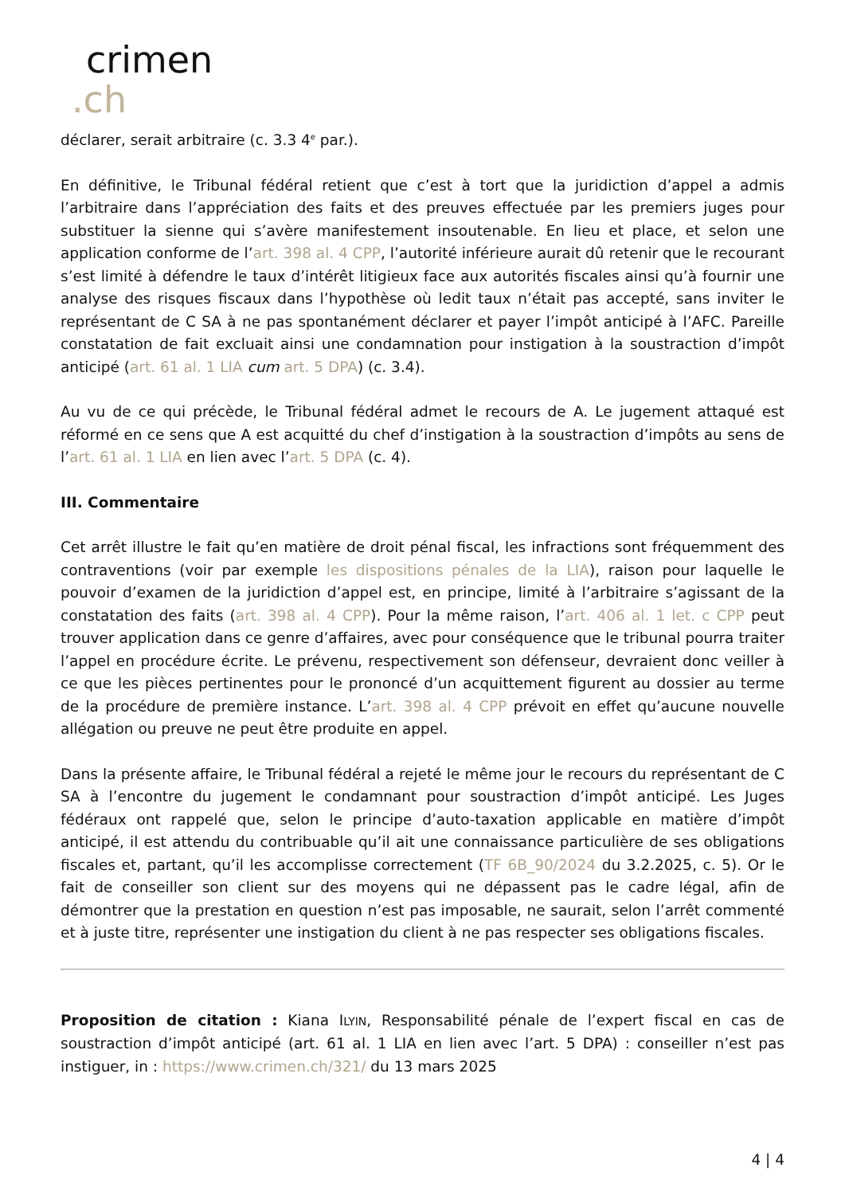crimen.ch
déclarer, serait arbitraire (c. 3.3 4<sup>e</sup> par.).
En définitive, le Tribunal fédéral retient que c’est à tort que la juridiction d’appel a admis l’arbitraire dans l’appréciation des faits et des preuves effectuée par les premiers juges pour substituer la sienne qui s’avère manifestement insoutenable. En lieu et place, et selon une application conforme de l’art. 398 al. 4 CPP, l’autorité inférieure aurait dû retenir que le recourant s’est limité à défendre le taux d’intérêt litigieux face aux autorités fiscales ainsi qu’à fournir une analyse des risques fiscaux dans l’hypothèse où ledit taux n’était pas accepté, sans inviter le représentant de C SA à ne pas spontanément déclarer et payer l’impôt anticipé à l’AFC. Pareille constatation de fait excluait ainsi une condamnation pour instigation à la soustraction d’impôt anticipé (art. 61 al. 1 LIA cum art. 5 DPA) (c. 3.4).
Au vu de ce qui précède, le Tribunal fédéral admet le recours de A. Le jugement attaqué est réformé en ce sens que A est acquitté du chef d’instigation à la soustraction d’impôts au sens de l’art. 61 al. 1 LIA en lien avec l’art. 5 DPA (c. 4).
III. Commentaire
Cet arrêt illustre le fait qu’en matière de droit pénal fiscal, les infractions sont fréquemment des contraventions (voir par exemple les dispositions pénales de la LIA), raison pour laquelle le pouvoir d’examen de la juridiction d’appel est, en principe, limité à l’arbitraire s’agissant de la constatation des faits (art. 398 al. 4 CPP). Pour la même raison, l’art. 406 al. 1 let. c CPP peut trouver application dans ce genre d’affaires, avec pour conséquence que le tribunal pourra traiter l’appel en procédure écrite. Le prévenu, respectivement son défenseur, devraient donc veiller à ce que les pièces pertinentes pour le prononcé d’un acquittement figurent au dossier au terme de la procédure de première instance. L’art. 398 al. 4 CPP prévoit en effet qu’aucune nouvelle allégation ou preuve ne peut être produite en appel.
Dans la présente affaire, le Tribunal fédéral a rejeté le même jour le recours du représentant de C SA à l’encontre du jugement le condamnant pour soustraction d’impôt anticipé. Les Juges fédéraux ont rappelé que, selon le principe d’auto-taxation applicable en matière d’impôt anticipé, il est attendu du contribuable qu’il ait une connaissance particulière de ses obligations fiscales et, partant, qu’il les accomplisse correctement (TF 6B_90/2024 du 3.2.2025, c. 5). Or le fait de conseiller son client sur des moyens qui ne dépassent pas le cadre légal, afin de démontrer que la prestation en question n’est pas imposable, ne saurait, selon l’arrêt commenté et à juste titre, représenter une instigation du client à ne pas respecter ses obligations fiscales.
Proposition de citation : Kiana ILYIN, Responsabilité pénale de l’expert fiscal en cas de soustraction d’impôt anticipé (art. 61 al. 1 LIA en lien avec l’art. 5 DPA) : conseiller n’est pas instiguer, in : https://www.crimen.ch/321/ du 13 mars 2025
4 | 4